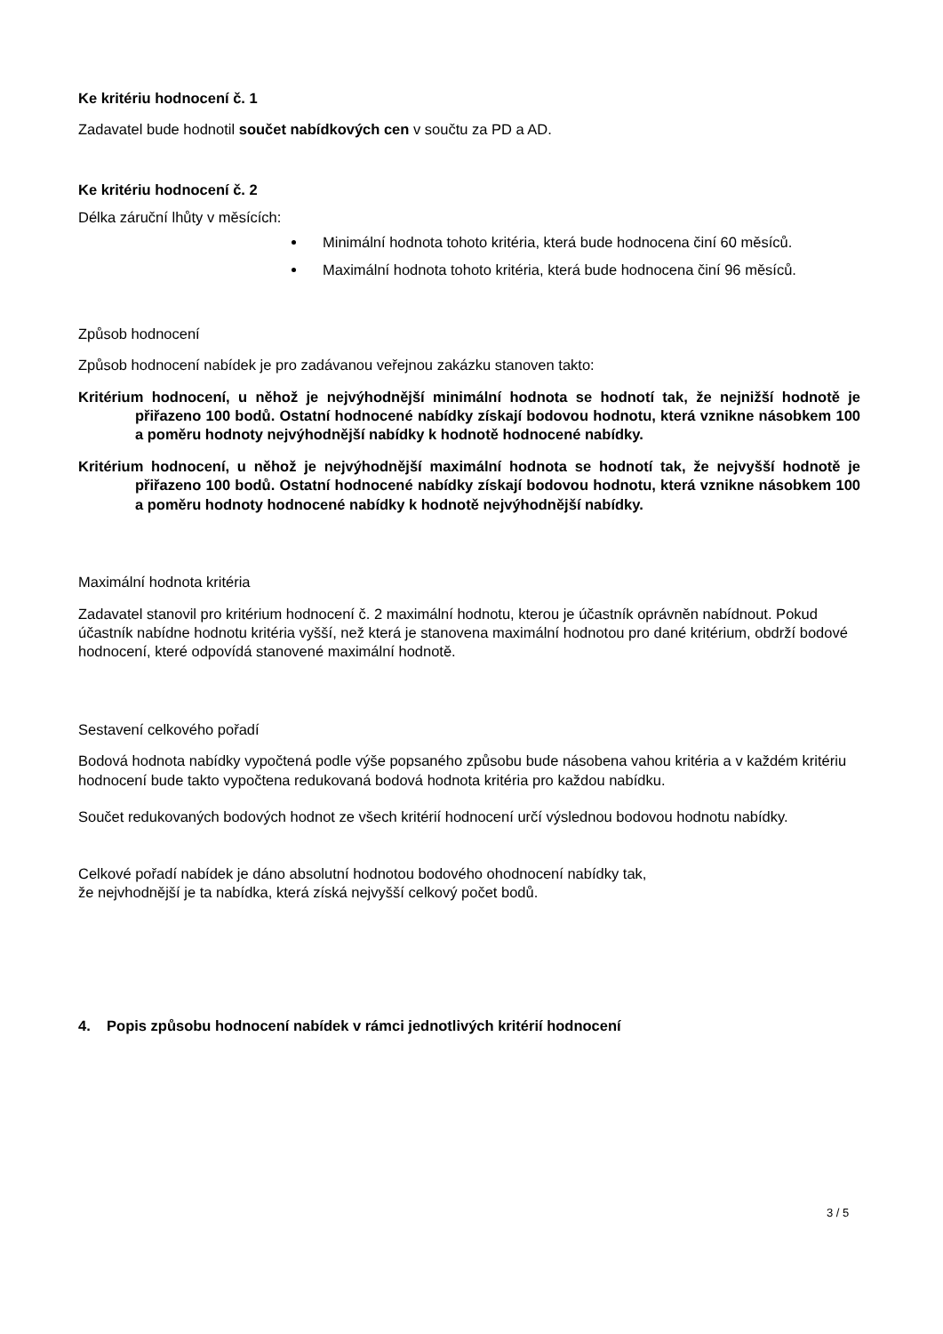Ke kritériu hodnocení č. 1
Zadavatel bude hodnotil součet nabídkových cen v součtu za PD a AD.
Ke kritériu hodnocení č. 2
Délka záruční lhůty v měsících:
Minimální hodnota tohoto kritéria, která bude hodnocena činí 60 měsíců.
Maximální hodnota tohoto kritéria, která bude hodnocena činí 96 měsíců.
Způsob hodnocení
Způsob hodnocení nabídek je pro zadávanou veřejnou zakázku stanoven takto:
Kritérium hodnocení, u něhož je nejvýhodnější minimální hodnota se hodnotí tak, že nejnižší hodnotě je přiřazeno 100 bodů. Ostatní hodnocené nabídky získají bodovou hodnotu, která vznikne násobkem 100 a poměru hodnoty nejvýhodnější nabídky k hodnotě hodnocené nabídky.
Kritérium hodnocení, u něhož je nejvýhodnější maximální hodnota se hodnotí tak, že nejvyšší hodnotě je přiřazeno 100 bodů. Ostatní hodnocené nabídky získají bodovou hodnotu, která vznikne násobkem 100 a poměru hodnoty hodnocené nabídky k hodnotě nejvýhodnější nabídky.
Maximální hodnota kritéria
Zadavatel stanovil pro kritérium hodnocení č. 2 maximální hodnotu, kterou je účastník oprávněn nabídnout. Pokud účastník nabídne hodnotu kritéria vyšší, než která je stanovena maximální hodnotou pro dané kritérium, obdrží bodové hodnocení, které odpovídá stanovené maximální hodnotě.
Sestavení celkového pořadí
Bodová hodnota nabídky vypočtená podle výše popsaného způsobu bude násobena vahou kritéria a v každém kritériu hodnocení bude takto vypočtena redukovaná bodová hodnota kritéria pro každou nabídku.
Součet redukovaných bodových hodnot ze všech kritérií hodnocení určí výslednou bodovou hodnotu nabídky.
Celkové pořadí nabídek je dáno absolutní hodnotou bodového ohodnocení nabídky tak,
že nejvhodnější je ta nabídka, která získá nejvyšší celkový počet bodů.
4. Popis způsobu hodnocení nabídek v rámci jednotlivých kritérií hodnocení
3 / 5